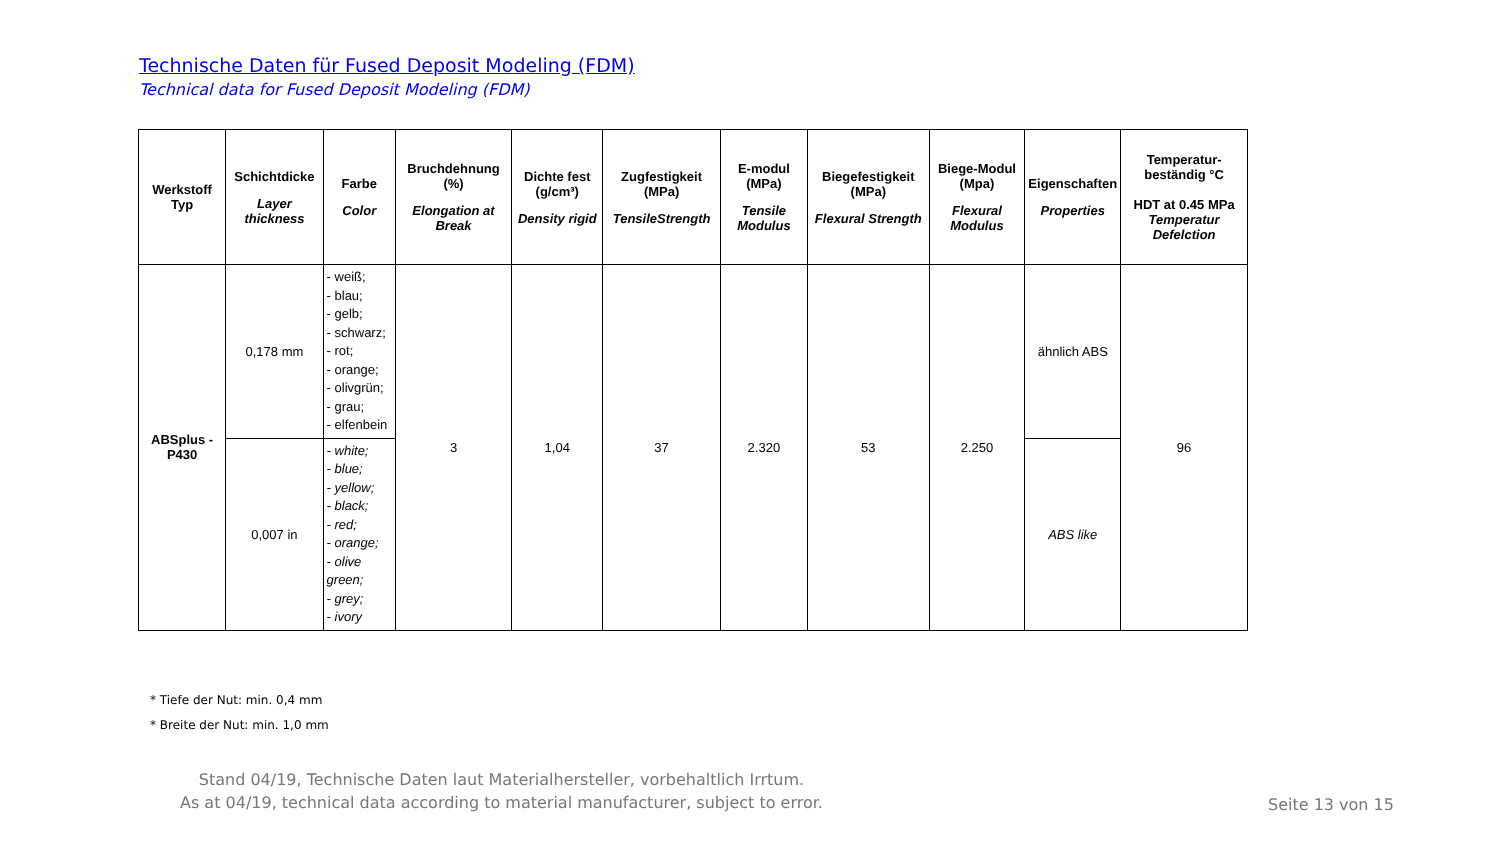Technische Daten für Fused Deposit Modeling (FDM)
Technical data for Fused Deposit Modeling (FDM)
| Werkstoff Typ | Schichtdicke Layer thickness | Farbe Color | Bruchdehnung (%) Elongation at Break | Dichte fest (g/cm³) Density rigid | Zugfestigkeit (MPa) TensileStrength | E-modul (MPa) Tensile Modulus | Biegefestigkeit (MPa) Flexural Strength | Biege-Modul (Mpa) Flexural Modulus | Eigenschaften Properties | Temperatur-beständig °C HDT at 0.45 MPa Temperatur Defelction |
| --- | --- | --- | --- | --- | --- | --- | --- | --- | --- | --- |
| ABSplus - P430 | 0,178 mm | - weiß; - blau; - gelb; - schwarz; - rot; - orange; - olivgrün; - grau; - elfenbein | 3 | 1,04 | 37 | 2.320 | 53 | 2.250 | ähnlich ABS | 96 |
| | 0,007 in | - white; - blue; - yellow; - black; - red; - orange; - olive green; - grey; - ivory | | | | | | | ABS like | |
* Tiefe der Nut: min. 0,4 mm
* Breite der Nut: min. 1,0 mm
Stand 04/19, Technische Daten laut Materialhersteller, vorbehaltlich Irrtum.
As at 04/19, technical data according to material manufacturer, subject to error.
Seite 13 von 15